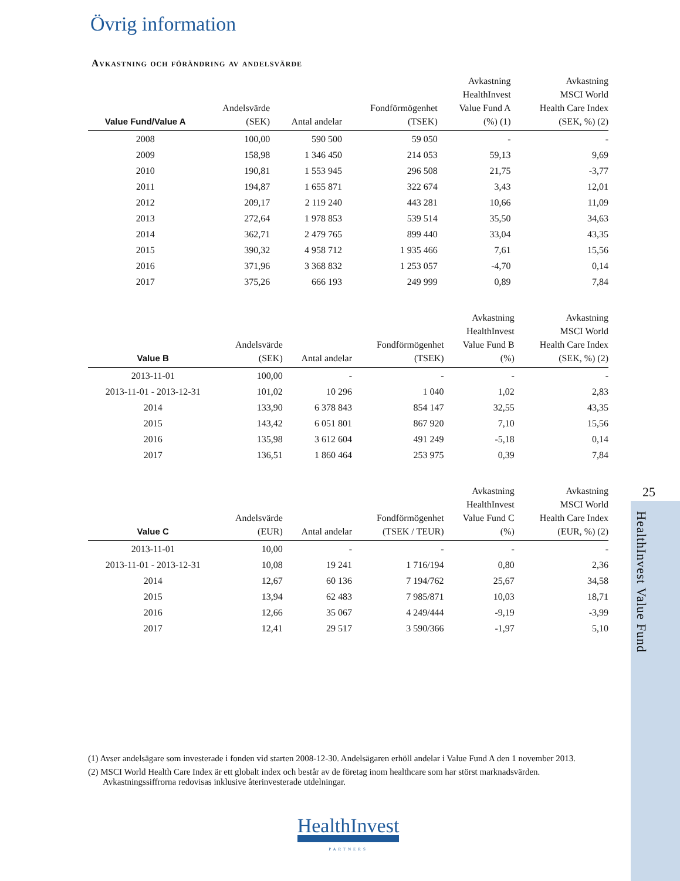25
HealthInvest Value Fund
Övrig information
Avkastning och förändring av andelsvärde
| Value Fund/Value A | Andelsvärde (SEK) | Antal andelar | Fondförmögenhet (TSEK) | Avkastning HealthInvest Value Fund A (%) (1) | Avkastning MSCI World Health Care Index (SEK, %) (2) |
| --- | --- | --- | --- | --- | --- |
| 2008 | 100,00 | 590 500 | 59 050 | - | - |
| 2009 | 158,98 | 1 346 450 | 214 053 | 59,13 | 9,69 |
| 2010 | 190,81 | 1 553 945 | 296 508 | 21,75 | -3,77 |
| 2011 | 194,87 | 1 655 871 | 322 674 | 3,43 | 12,01 |
| 2012 | 209,17 | 2 119 240 | 443 281 | 10,66 | 11,09 |
| 2013 | 272,64 | 1 978 853 | 539 514 | 35,50 | 34,63 |
| 2014 | 362,71 | 2 479 765 | 899 440 | 33,04 | 43,35 |
| 2015 | 390,32 | 4 958 712 | 1 935 466 | 7,61 | 15,56 |
| 2016 | 371,96 | 3 368 832 | 1 253 057 | -4,70 | 0,14 |
| 2017 | 375,26 | 666 193 | 249 999 | 0,89 | 7,84 |
| Value B | Andelsvärde (SEK) | Antal andelar | Fondförmögenhet (TSEK) | Avkastning HealthInvest Value Fund B (%) | Avkastning MSCI World Health Care Index (SEK, %) (2) |
| --- | --- | --- | --- | --- | --- |
| 2013-11-01 | 100,00 | - | - | - | - |
| 2013-11-01 - 2013-12-31 | 101,02 | 10 296 | 1 040 | 1,02 | 2,83 |
| 2014 | 133,90 | 6 378 843 | 854 147 | 32,55 | 43,35 |
| 2015 | 143,42 | 6 051 801 | 867 920 | 7,10 | 15,56 |
| 2016 | 135,98 | 3 612 604 | 491 249 | -5,18 | 0,14 |
| 2017 | 136,51 | 1 860 464 | 253 975 | 0,39 | 7,84 |
| Value C | Andelsvärde (EUR) | Antal andelar | Fondförmögenhet (TSEK / TEUR) | Avkastning HealthInvest Value Fund C (%) | Avkastning MSCI World Health Care Index (EUR, %) (2) |
| --- | --- | --- | --- | --- | --- |
| 2013-11-01 | 10,00 | - | - | - | - |
| 2013-11-01 - 2013-12-31 | 10,08 | 19 241 | 1 716/194 | 0,80 | 2,36 |
| 2014 | 12,67 | 60 136 | 7 194/762 | 25,67 | 34,58 |
| 2015 | 13,94 | 62 483 | 7 985/871 | 10,03 | 18,71 |
| 2016 | 12,66 | 35 067 | 4 249/444 | -9,19 | -3,99 |
| 2017 | 12,41 | 29 517 | 3 590/366 | -1,97 | 5,10 |
(1) Avser andelsägare som investerade i fonden vid starten 2008-12-30. Andelsägaren erhöll andelar i Value Fund A den 1 november 2013.
(2) MSCI World Health Care Index är ett globalt index och består av de företag inom healthcare som har störst marknadsvärden. Avkastningssiffrorna redovisas inklusive återinvesterade utdelningar.
HealthInvest
PARTNERS